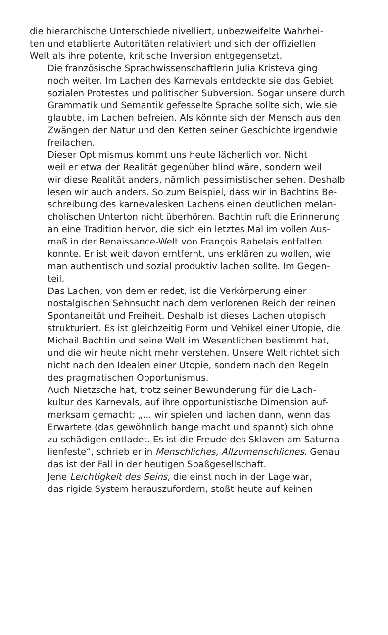die hierarchische Unterschiede nivelliert, unbezweifelte Wahrhei-
ten und etablierte Autoritäten relativiert und sich der offiziellen
Welt als ihre potente, kritische Inversion entgegensetzt.
Die französische Sprachwissenschaftlerin Julia Kristeva ging
noch weiter. Im Lachen des Karnevals entdeckte sie das Gebiet
sozialen Protestes und politischer Subversion. Sogar unsere durch
Grammatik und Semantik gefesselte Sprache sollte sich, wie sie
glaubte, im Lachen befreien. Als könnte sich der Mensch aus den
Zwängen der Natur und den Ketten seiner Geschichte irgendwie
freilachen.
Dieser Optimismus kommt uns heute lächerlich vor. Nicht
weil er etwa der Realität gegenüber blind wäre, sondern weil
wir diese Realität anders, nämlich pessimistischer sehen. Deshalb
lesen wir auch anders. So zum Beispiel, dass wir in Bachtins Be-
schreibung des karnevalesken Lachens einen deutlichen melan-
cholischen Unterton nicht überhören. Bachtin ruft die Erinnerung
an eine Tradition hervor, die sich ein letztes Mal im vollen Aus-
maß in der Renaissance-Welt von François Rabelais entfalten
konnte. Er ist weit davon erntfernt, uns erklären zu wollen, wie
man authentisch und sozial produktiv lachen sollte. Im Gegen-
teil.
Das Lachen, von dem er redet, ist die Verkörperung einer
nostalgischen Sehnsucht nach dem verlorenen Reich der reinen
Spontaneität und Freiheit. Deshalb ist dieses Lachen utopisch
strukturiert. Es ist gleichzeitig Form und Vehikel einer Utopie, die
Michail Bachtin und seine Welt im Wesentlichen bestimmt hat,
und die wir heute nicht mehr verstehen. Unsere Welt richtet sich
nicht nach den Idealen einer Utopie, sondern nach den Regeln
des pragmatischen Opportunismus.
Auch Nietzsche hat, trotz seiner Bewunderung für die Lach-
kultur des Karnevals, auf ihre opportunistische Dimension auf-
merksam gemacht: „... wir spielen und lachen dann, wenn das
Erwartete (das gewöhnlich bange macht und spannt) sich ohne
zu schädigen entladet. Es ist die Freude des Sklaven am Saturna-
lienfeste“, schrieb er in Menschliches, Allzumenschliches. Genau
das ist der Fall in der heutigen Spaßgesellschaft.
Jene Leichtigkeit des Seins, die einst noch in der Lage war,
das rigide System herauszufordern, stoßt heute auf keinen